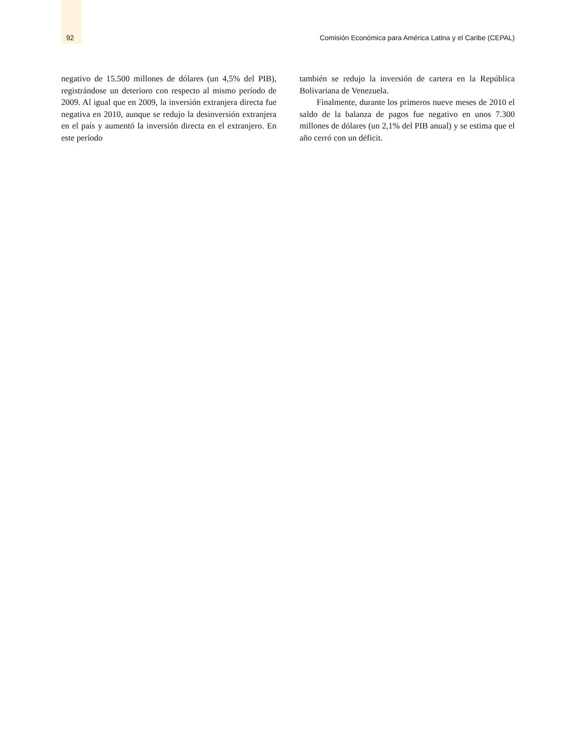92 Comisión Económica para América Latina y el Caribe (CEPAL)
negativo de 15.500 millones de dólares (un 4,5% del PIB), registrándose un deterioro con respecto al mismo período de 2009. Al igual que en 2009, la inversión extranjera directa fue negativa en 2010, aunque se redujo la desinversión extranjera en el país y aumentó la inversión directa en el extranjero. En este período
también se redujo la inversión de cartera en la República Bolivariana de Venezuela.
Finalmente, durante los primeros nueve meses de 2010 el saldo de la balanza de pagos fue negativo en unos 7.300 millones de dólares (un 2,1% del PIB anual) y se estima que el año cerró con un déficit.